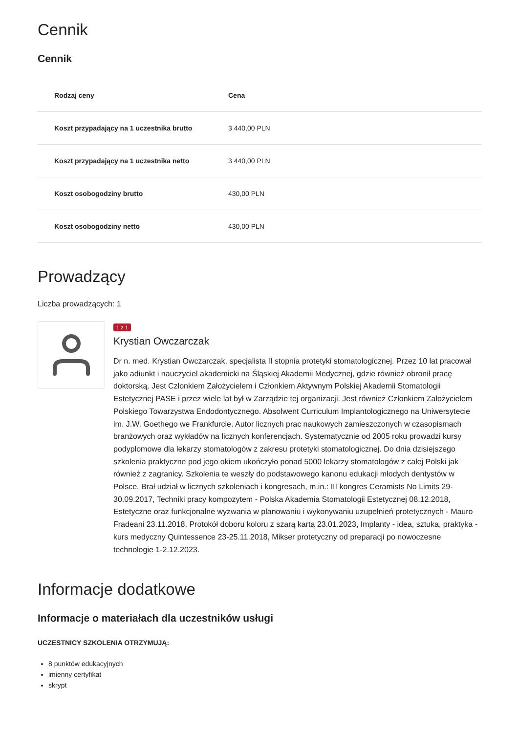Cennik
Cennik
| Rodzaj ceny | Cena |
| --- | --- |
| Koszt przypadający na 1 uczestnika brutto | 3 440,00 PLN |
| Koszt przypadający na 1 uczestnika netto | 3 440,00 PLN |
| Koszt osobogodziny brutto | 430,00 PLN |
| Koszt osobogodziny netto | 430,00 PLN |
Prowadzący
Liczba prowadzących: 1
1 z 1
Krystian Owczarczak
Dr n. med. Krystian Owczarczak, specjalista II stopnia protetyki stomatologicznej. Przez 10 lat pracował jako adiunkt i nauczyciel akademicki na Śląskiej Akademii Medycznej, gdzie również obronił pracę doktorską. Jest Członkiem Założycielem i Członkiem Aktywnym Polskiej Akademii Stomatologii Estetycznej PASE i przez wiele lat był w Zarządzie tej organizacji. Jest również Członkiem Założycielem Polskiego Towarzystwa Endodontycznego. Absolwent Curriculum Implantologicznego na Uniwersytecie im. J.W. Goethego we Frankfurcie. Autor licznych prac naukowych zamieszczonych w czasopismach branżowych oraz wykładów na licznych konferencjach. Systematycznie od 2005 roku prowadzi kursy podyplomowe dla lekarzy stomatologów z zakresu protetyki stomatologicznej. Do dnia dzisiejszego szkolenia praktyczne pod jego okiem ukończyło ponad 5000 lekarzy stomatologów z całej Polski jak również z zagranicy. Szkolenia te weszły do podstawowego kanonu edukacji młodych dentystów w Polsce. Brał udział w licznych szkoleniach i kongresach, m.in.: III kongres Ceramists No Limits 29-30.09.2017, Techniki pracy kompozytem - Polska Akademia Stomatologii Estetycznej 08.12.2018, Estetyczne oraz funkcjonalne wyzwania w planowaniu i wykonywaniu uzupełnień protetycznych - Mauro Fradeani 23.11.2018, Protokół doboru koloru z szarą kartą 23.01.2023, Implanty - idea, sztuka, praktyka - kurs medyczny Quintessence 23-25.11.2018, Mikser protetyczny od preparacji po nowoczesne technologie 1-2.12.2023.
Informacje dodatkowe
Informacje o materiałach dla uczestników usługi
UCZESTNICY SZKOLENIA OTRZYMUJĄ:
8 punktów edukacyjnych
imienny certyfikat
skrypt